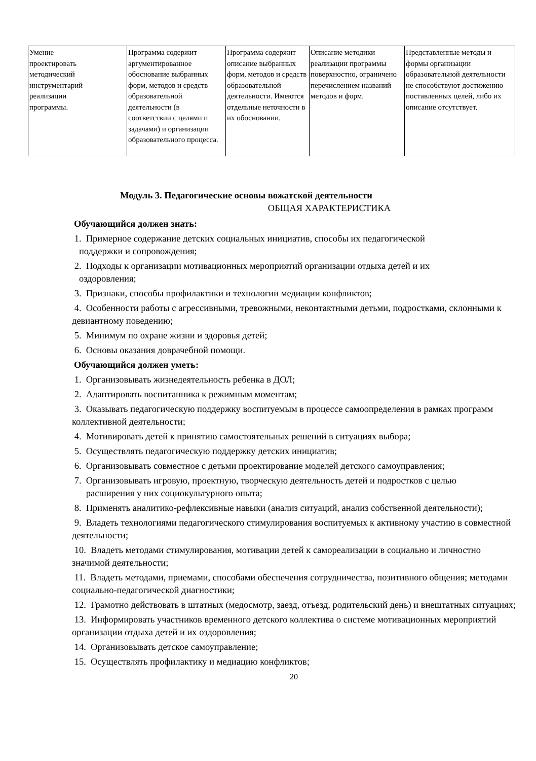| Умение проектировать методический инструментарий реализации программы. | Программа содержит аргументированное обоснование выбранных форм, методов и средств образовательной деятельности (в соответствии с целями и задачами) и организации образовательного процесса. | Программа содержит описание выбранных форм, методов и средств образовательной деятельности. Имеются отдельные неточности в их обосновании. | Описание методики реализации программы поверхностно, ограничено перечислением названий методов и форм. | Представленные методы и формы организации образовательной деятельности не способствуют достижению поставленных целей, либо их описание отсутствует. |
Модуль 3. Педагогические основы вожатской деятельности
ОБЩАЯ ХАРАКТЕРИСТИКА
Обучающийся должен знать:
1. Примерное содержание детских социальных инициатив, способы их педагогической
поддержки и сопровождения;
2. Подходы к организации мотивационных мероприятий организации отдыха детей и их
оздоровления;
3. Признаки, способы профилактики и технологии медиации конфликтов;
4. Особенности работы с агрессивными, тревожными, неконтактными детьми, подростками, склонными к девиантному поведению;
5. Минимум по охране жизни и здоровья детей;
6. Основы оказания доврачебной помощи.
Обучающийся должен уметь:
1. Организовывать жизнедеятельность ребенка в ДОЛ;
2. Адаптировать воспитанника к режимным моментам;
3. Оказывать педагогическую поддержку воспитуемым в процессе самоопределения в рамках программ коллективной деятельности;
4. Мотивировать детей к принятию самостоятельных решений в ситуациях выбора;
5. Осуществлять педагогическую поддержку детских инициатив;
6. Организовывать совместное с детьми проектирование моделей детского самоуправления;
7. Организовывать игровую, проектную, творческую деятельность детей и подростков с целью
расширения у них социокультурного опыта;
8. Применять аналитико-рефлексивные навыки (анализ ситуаций, анализ собственной деятельности);
9. Владеть технологиями педагогического стимулирования воспитуемых к активному участию в совместной деятельности;
10. Владеть методами стимулирования, мотивации детей к самореализации в социально и личностно значимой деятельности;
11. Владеть методами, приемами, способами обеспечения сотрудничества, позитивного общения; методами социально-педагогической диагностики;
12. Грамотно действовать в штатных (медосмотр, заезд, отъезд, родительский день) и внештатных ситуациях;
13. Информировать участников временного детского коллектива о системе мотивационных мероприятий организации отдыха детей и их оздоровления;
14. Организовывать детское самоуправление;
15. Осуществлять профилактику и медиацию конфликтов;
20